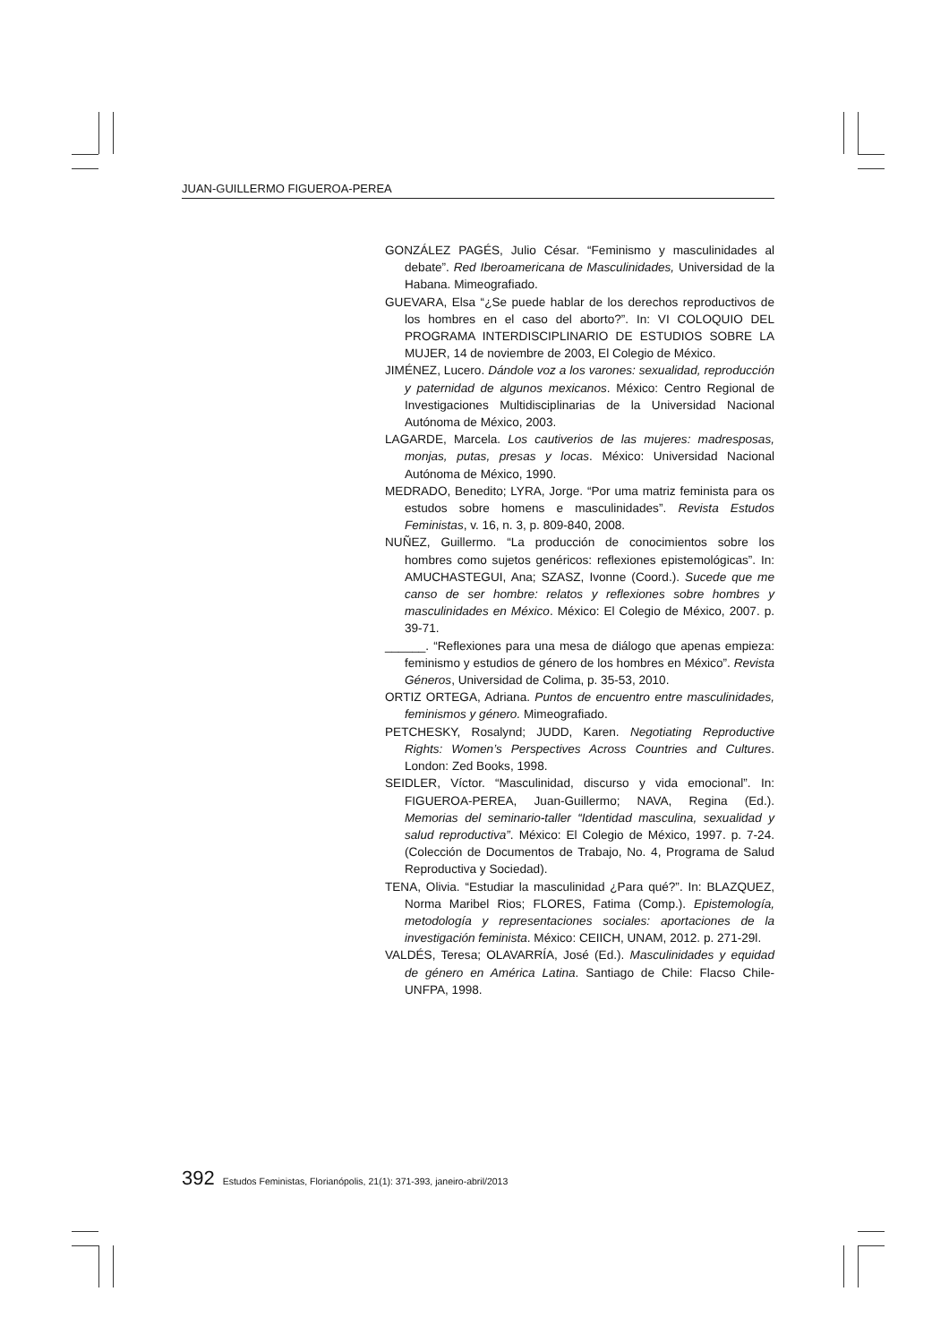JUAN-GUILLERMO FIGUEROA-PEREA
GONZÁLEZ PAGÉS, Julio César. “Feminismo y masculinidades al debate”. Red Iberoamericana de Masculinidades, Universidad de la Habana. Mimeografiado.
GUEVARA, Elsa “¿Se puede hablar de los derechos reproductivos de los hombres en el caso del aborto?”. In: VI COLOQUIO DEL PROGRAMA INTERDISCIPLINARIO DE ESTUDIOS SOBRE LA MUJER, 14 de noviembre de 2003, El Colegio de México.
JIMÉNEZ, Lucero. Dándole voz a los varones: sexualidad, reproducción y paternidad de algunos mexicanos. México: Centro Regional de Investigaciones Multidisciplinarias de la Universidad Nacional Autónoma de México, 2003.
LAGARDE, Marcela. Los cautiverios de las mujeres: madresposas, monjas, putas, presas y locas. México: Universidad Nacional Autónoma de México, 1990.
MEDRADO, Benedito; LYRA, Jorge. “Por uma matriz feminista para os estudos sobre homens e masculinidades”. Revista Estudos Feministas, v. 16, n. 3, p. 809-840, 2008.
NUÑEZ, Guillermo. “La producción de conocimientos sobre los hombres como sujetos genéricos: reflexiones epistemológicas”. In: AMUCHASTEGUI, Ana; SZASZ, Ivonne (Coord.). Sucede que me canso de ser hombre: relatos y reflexiones sobre hombres y masculinidades en México. México: El Colegio de México, 2007. p. 39-71.
______. “Reflexiones para una mesa de diálogo que apenas empieza: feminismo y estudios de género de los hombres en México”. Revista Géneros, Universidad de Colima, p. 35-53, 2010.
ORTIZ ORTEGA, Adriana. Puntos de encuentro entre masculinidades, feminismos y género. Mimeografiado.
PETCHESKY, Rosalynd; JUDD, Karen. Negotiating Reproductive Rights: Women’s Perspectives Across Countries and Cultures. London: Zed Books, 1998.
SEIDLER, Víctor. “Masculinidad, discurso y vida emocional”. In: FIGUEROA-PEREA, Juan-Guillermo; NAVA, Regina (Ed.). Memorias del seminario-taller “Identidad masculina, sexualidad y salud reproductiva”. México: El Colegio de México, 1997. p. 7-24. (Colección de Documentos de Trabajo, No. 4, Programa de Salud Reproductiva y Sociedad).
TENA, Olivia. “Estudiar la masculinidad ¿Para qué?”. In: BLAZQUEZ, Norma Maribel Rios; FLORES, Fatima (Comp.). Epistemología, metodología y representaciones sociales: aportaciones de la investigación feminista. México: CEIICH, UNAM, 2012. p. 271-29l.
VALDÉS, Teresa; OLAVARRÍA, José (Ed.). Masculinidades y equidad de género en América Latina. Santiago de Chile: Flacso Chile-UNFPA, 1998.
392 Estudos Feministas, Florianópolis, 21(1): 371-393, janeiro-abril/2013